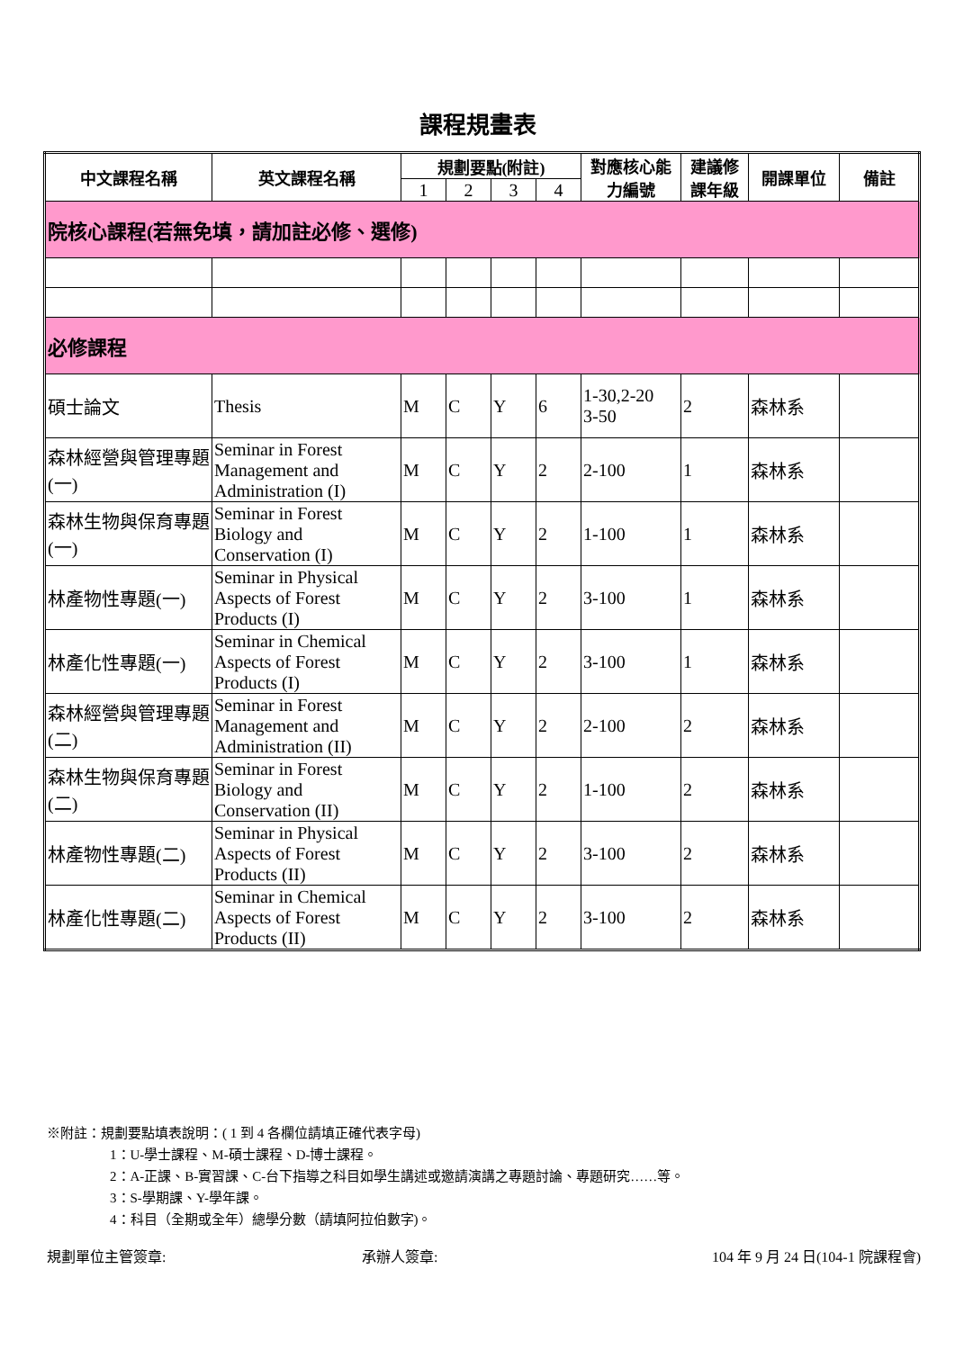課程規畫表
| 中文課程名稱 | 英文課程名稱 | 規劃要點(附註) | | | | 對應核心能力編號 | 建議修課年級 | 開課單位 | 備註 |
| --- | --- | --- | --- | --- | --- | --- | --- | --- | --- |
| | | 1 | 2 | 3 | 4 | | | | |
| 院核心課程(若無免填，請加註必修、選修) | | | | | | | | | |
| 必修課程 | | | | | | | | | |
| 碩士論文 | Thesis | M | C | Y | 6 | 1-30,2-20 3-50 | 2 | 森林系 | |
| 森林經營與管理專題 (一) | Seminar in Forest Management and Administration (I) | M | C | Y | 2 | 2-100 | 1 | 森林系 | |
| 森林生物與保育專題(一) | Seminar in Forest Biology and Conservation (I) | M | C | Y | 2 | 1-100 | 1 | 森林系 | |
| 林產物性專題(一) | Seminar in Physical Aspects of Forest Products (I) | M | C | Y | 2 | 3-100 | 1 | 森林系 | |
| 林產化性專題(一) | Seminar in Chemical Aspects of Forest Products (I) | M | C | Y | 2 | 3-100 | 1 | 森林系 | |
| 森林經營與管理專題(二) | Seminar in Forest Management and Administration (II) | M | C | Y | 2 | 2-100 | 2 | 森林系 | |
| 森林生物與保育專題(二) | Seminar in Forest Biology and Conservation (II) | M | C | Y | 2 | 1-100 | 2 | 森林系 | |
| 林產物性專題(二) | Seminar in Physical Aspects of Forest Products (II) | M | C | Y | 2 | 3-100 | 2 | 森林系 | |
| 林產化性專題(二) | Seminar in Chemical Aspects of Forest Products (II) | M | C | Y | 2 | 3-100 | 2 | 森林系 | |
※附註：規劃要點填表說明：( 1 到 4 各欄位請填正確代表字母)
1：U-學士課程、M-碩士課程、D-博士課程。
2：A-正課、B-實習課、C-台下指導之科目如學生講述或邀請演講之專題討論、專題研究……等。
3：S-學期課、Y-學年課。
4：科目（全期或全年）總學分數（請填阿拉伯數字)。
規劃單位主管簽章: 承辦人簽章: 104 年 9 月 24 日(104-1 院課程會)